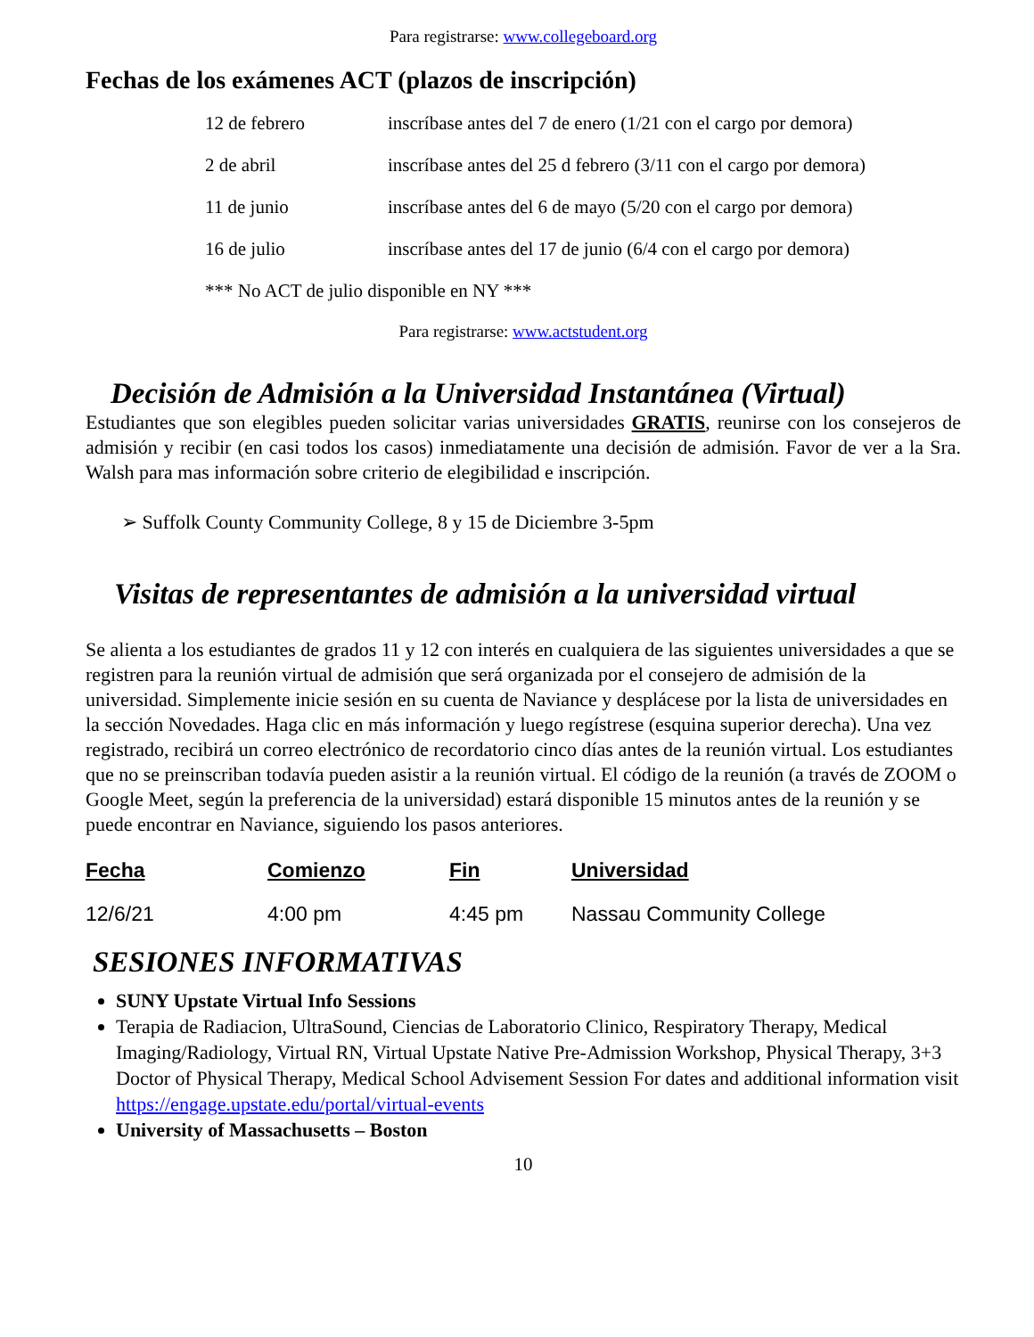Para registrarse: www.collegeboard.org
Fechas de los exámenes ACT (plazos de inscripción)
| 12 de febrero | inscríbase antes del 7 de enero (1/21 con el cargo por demora) |
| 2 de abril | inscríbase antes del 25 d febrero (3/11 con el cargo por demora) |
| 11 de junio | inscríbase antes del 6 de mayo (5/20 con el cargo por demora) |
| 16 de julio | inscríbase antes del 17 de junio (6/4 con el cargo por demora) |
| *** No ACT de julio disponible en NY *** | |
Para registrarse: www.actstudent.org
Decisión de Admisión a la Universidad Instantánea (Virtual)
Estudiantes que son elegibles pueden solicitar varias universidades GRATIS, reunirse con los consejeros de admisión y recibir (en casi todos los casos) inmediatamente una decisión de admisión. Favor de ver a la Sra. Walsh para mas información sobre criterio de elegibilidad e inscripción.
➢ Suffolk County Community College, 8 y 15 de Diciembre 3-5pm
Visitas de representantes de admisión a la universidad virtual
Se alienta a los estudiantes de grados 11 y 12 con interés en cualquiera de las siguientes universidades a que se registren para la reunión virtual de admisión que será organizada por el consejero de admisión de la universidad. Simplemente inicie sesión en su cuenta de Naviance y desplácese por la lista de universidades en la sección Novedades. Haga clic en más información y luego regístrese (esquina superior derecha). Una vez registrado, recibirá un correo electrónico de recordatorio cinco días antes de la reunión virtual. Los estudiantes que no se preinscriban todavía pueden asistir a la reunión virtual. El código de la reunión (a través de ZOOM o Google Meet, según la preferencia de la universidad) estará disponible 15 minutos antes de la reunión y se puede encontrar en Naviance, siguiendo los pasos anteriores.
| Fecha | Comienzo | Fin | Universidad |
| --- | --- | --- | --- |
| 12/6/21 | 4:00 pm | 4:45 pm | Nassau Community College |
SESIONES INFORMATIVAS
SUNY Upstate Virtual Info Sessions
Terapia de Radiacion, UltraSound, Ciencias de Laboratorio Clinico, Respiratory Therapy, Medical Imaging/Radiology, Virtual RN, Virtual Upstate Native Pre-Admission Workshop, Physical Therapy, 3+3 Doctor of Physical Therapy, Medical School Advisement Session For dates and additional information visit https://engage.upstate.edu/portal/virtual-events
University of Massachusetts – Boston
10